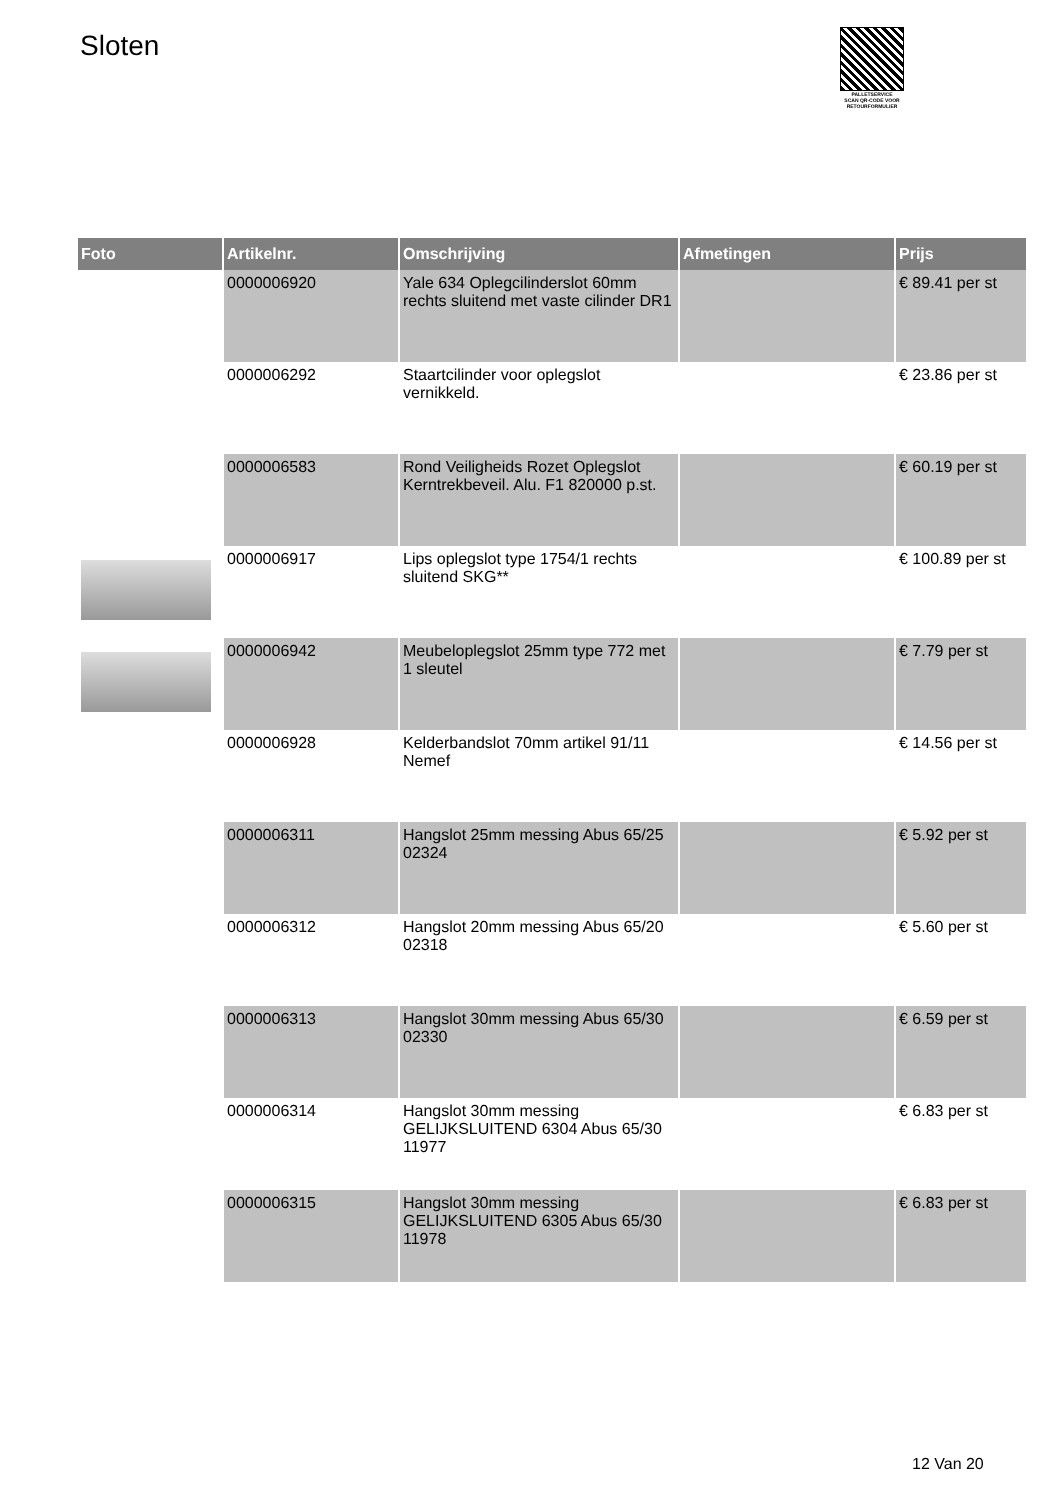Sloten
PALLETSERVICE
SCAN QR-CODE VOOR RETOURFORMULIER
| Foto | Artikelnr. | Omschrijving | Afmetingen | Prijs |
| --- | --- | --- | --- | --- |
| | 0000006920 | Yale 634 Oplegcilinderslot 60mm rechts sluitend met vaste cilinder DR1 | | € 89.41 per st |
| | 0000006292 | Staartcilinder voor oplegslot vernikkeld. | | € 23.86 per st |
| | 0000006583 | Rond Veiligheids Rozet Oplegslot Kerntrekbeveil. Alu. F1 820000 p.st. | | € 60.19 per st |
| | 0000006917 | Lips oplegslot type 1754/1 rechts sluitend SKG** | | € 100.89 per st |
| | 0000006942 | Meubeloplegslot 25mm type 772 met 1 sleutel | | € 7.79 per st |
| | 0000006928 | Kelderbandslot 70mm artikel 91/11 Nemef | | € 14.56 per st |
| | 0000006311 | Hangslot 25mm messing Abus 65/25 02324 | | € 5.92 per st |
| | 0000006312 | Hangslot 20mm messing Abus 65/20 02318 | | € 5.60 per st |
| | 0000006313 | Hangslot 30mm messing Abus 65/30 02330 | | € 6.59 per st |
| | 0000006314 | Hangslot 30mm messing GELIJKSLUITEND 6304 Abus 65/30 11977 | | € 6.83 per st |
| | 0000006315 | Hangslot 30mm messing GELIJKSLUITEND 6305 Abus 65/30 11978 | | € 6.83 per st |
12 Van 20